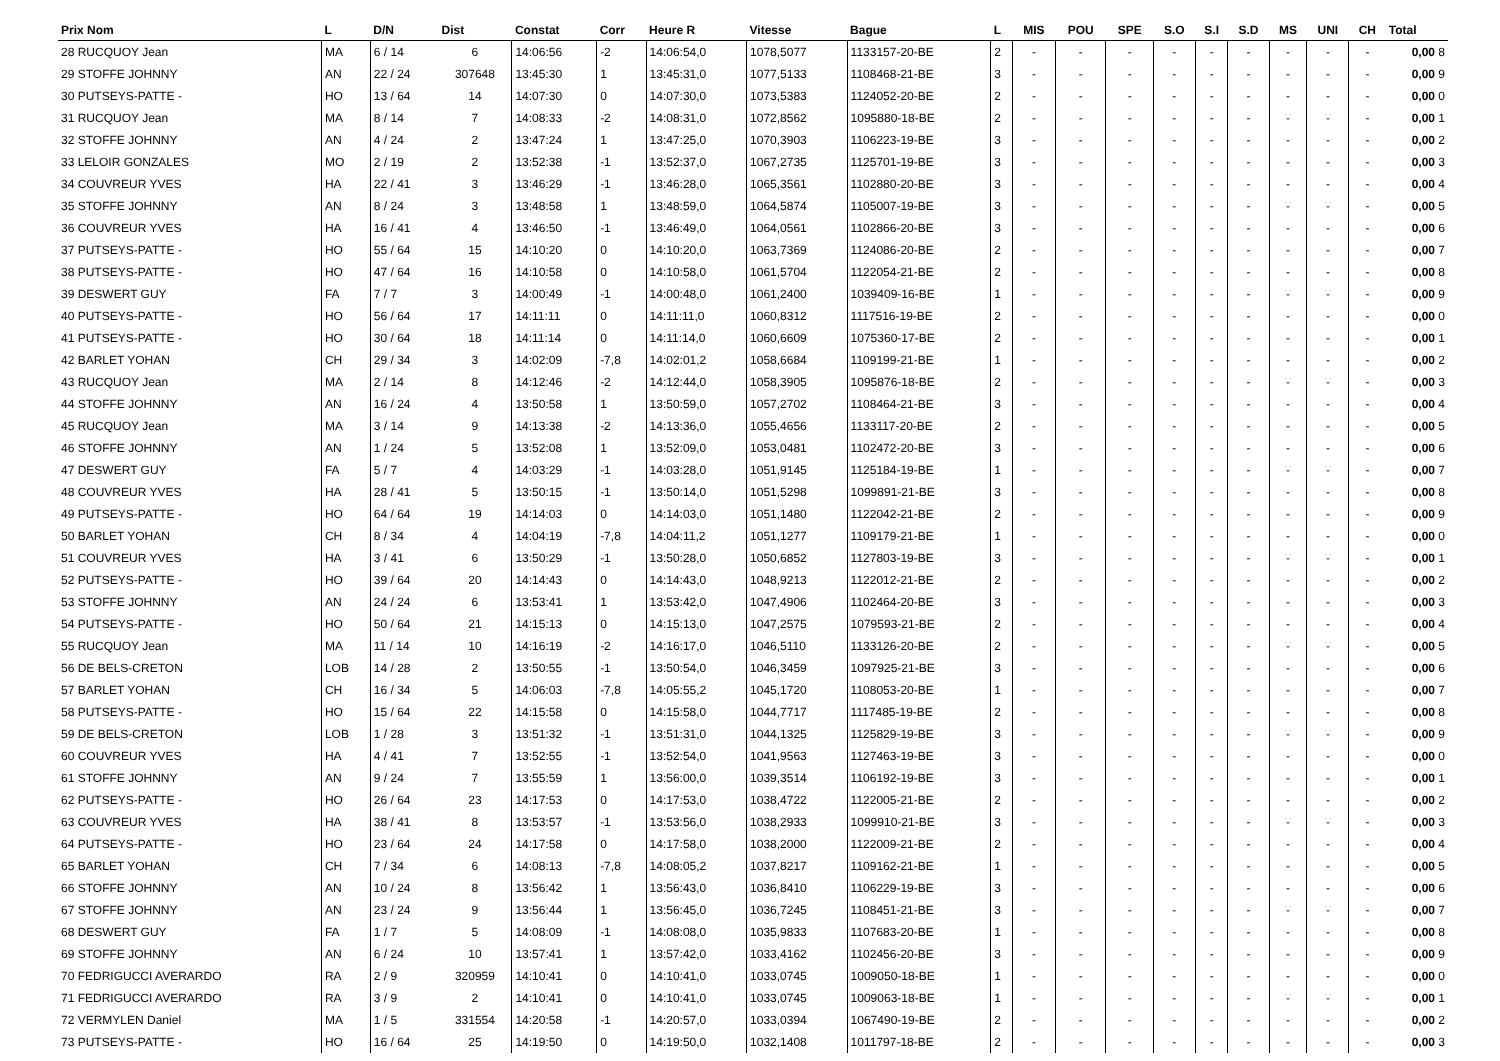| Prix Nom | L | D/N | Dist | Constat | Corr | Heure R | Vitesse | Bague | L | MIS | POU | SPE | S.O | S.I | S.D | MS | UNI | CH | Total |
| --- | --- | --- | --- | --- | --- | --- | --- | --- | --- | --- | --- | --- | --- | --- | --- | --- | --- | --- | --- |
| 28 RUCQUOY Jean | MA | 6 / 14 | 6 | 14:06:56 | -2 | 14:06:54,0 | 1078,5077 | 1133157-20-BE | 2 | - | - | - | - | - | - | - | - | - | 0,00 8 |
| 29 STOFFE JOHNNY | AN | 22 / 24 | 307648 | 13:45:30 | 1 | 13:45:31,0 | 1077,5133 | 1108468-21-BE | 3 | - | - | - | - | - | - | - | - | - | 0,00 9 |
| 30 PUTSEYS-PATTE - | HO | 13 / 64 | 14 | 14:07:30 | 0 | 14:07:30,0 | 1073,5383 | 1124052-20-BE | 2 | - | - | - | - | - | - | - | - | - | 0,00 0 |
| 31 RUCQUOY Jean | MA | 8 / 14 | 7 | 14:08:33 | -2 | 14:08:31,0 | 1072,8562 | 1095880-18-BE | 2 | - | - | - | - | - | - | - | - | - | 0,00 1 |
| 32 STOFFE JOHNNY | AN | 4 / 24 | 2 | 13:47:24 | 1 | 13:47:25,0 | 1070,3903 | 1106223-19-BE | 3 | - | - | - | - | - | - | - | - | - | 0,00 2 |
| 33 LELOIR GONZALES | MO | 2 / 19 | 2 | 13:52:38 | -1 | 13:52:37,0 | 1067,2735 | 1125701-19-BE | 3 | - | - | - | - | - | - | - | - | - | 0,00 3 |
| 34 COUVREUR YVES | HA | 22 / 41 | 3 | 13:46:29 | -1 | 13:46:28,0 | 1065,3561 | 1102880-20-BE | 3 | - | - | - | - | - | - | - | - | - | 0,00 4 |
| 35 STOFFE JOHNNY | AN | 8 / 24 | 3 | 13:48:58 | 1 | 13:48:59,0 | 1064,5874 | 1105007-19-BE | 3 | - | - | - | - | - | - | - | - | - | 0,00 5 |
| 36 COUVREUR YVES | HA | 16 / 41 | 4 | 13:46:50 | -1 | 13:46:49,0 | 1064,0561 | 1102866-20-BE | 3 | - | - | - | - | - | - | - | - | - | 0,00 6 |
| 37 PUTSEYS-PATTE - | HO | 55 / 64 | 15 | 14:10:20 | 0 | 14:10:20,0 | 1063,7369 | 1124086-20-BE | 2 | - | - | - | - | - | - | - | - | - | 0,00 7 |
| 38 PUTSEYS-PATTE - | HO | 47 / 64 | 16 | 14:10:58 | 0 | 14:10:58,0 | 1061,5704 | 1122054-21-BE | 2 | - | - | - | - | - | - | - | - | - | 0,00 8 |
| 39 DESWERT GUY | FA | 7 / 7 | 3 | 14:00:49 | -1 | 14:00:48,0 | 1061,2400 | 1039409-16-BE | 1 | - | - | - | - | - | - | - | - | - | 0,00 9 |
| 40 PUTSEYS-PATTE - | HO | 56 / 64 | 17 | 14:11:11 | 0 | 14:11:11,0 | 1060,8312 | 1117516-19-BE | 2 | - | - | - | - | - | - | - | - | - | 0,00 0 |
| 41 PUTSEYS-PATTE - | HO | 30 / 64 | 18 | 14:11:14 | 0 | 14:11:14,0 | 1060,6609 | 1075360-17-BE | 2 | - | - | - | - | - | - | - | - | - | 0,00 1 |
| 42 BARLET YOHAN | CH | 29 / 34 | 3 | 14:02:09 | -7,8 | 14:02:01,2 | 1058,6684 | 1109199-21-BE | 1 | - | - | - | - | - | - | - | - | - | 0,00 2 |
| 43 RUCQUOY Jean | MA | 2 / 14 | 8 | 14:12:46 | -2 | 14:12:44,0 | 1058,3905 | 1095876-18-BE | 2 | - | - | - | - | - | - | - | - | - | 0,00 3 |
| 44 STOFFE JOHNNY | AN | 16 / 24 | 4 | 13:50:58 | 1 | 13:50:59,0 | 1057,2702 | 1108464-21-BE | 3 | - | - | - | - | - | - | - | - | - | 0,00 4 |
| 45 RUCQUOY Jean | MA | 3 / 14 | 9 | 14:13:38 | -2 | 14:13:36,0 | 1055,4656 | 1133117-20-BE | 2 | - | - | - | - | - | - | - | - | - | 0,00 5 |
| 46 STOFFE JOHNNY | AN | 1 / 24 | 5 | 13:52:08 | 1 | 13:52:09,0 | 1053,0481 | 1102472-20-BE | 3 | - | - | - | - | - | - | - | - | - | 0,00 6 |
| 47 DESWERT GUY | FA | 5 / 7 | 4 | 14:03:29 | -1 | 14:03:28,0 | 1051,9145 | 1125184-19-BE | 1 | - | - | - | - | - | - | - | - | - | 0,00 7 |
| 48 COUVREUR YVES | HA | 28 / 41 | 5 | 13:50:15 | -1 | 13:50:14,0 | 1051,5298 | 1099891-21-BE | 3 | - | - | - | - | - | - | - | - | - | 0,00 8 |
| 49 PUTSEYS-PATTE - | HO | 64 / 64 | 19 | 14:14:03 | 0 | 14:14:03,0 | 1051,1480 | 1122042-21-BE | 2 | - | - | - | - | - | - | - | - | - | 0,00 9 |
| 50 BARLET YOHAN | CH | 8 / 34 | 4 | 14:04:19 | -7,8 | 14:04:11,2 | 1051,1277 | 1109179-21-BE | 1 | - | - | - | - | - | - | - | - | - | 0,00 0 |
| 51 COUVREUR YVES | HA | 3 / 41 | 6 | 13:50:29 | -1 | 13:50:28,0 | 1050,6852 | 1127803-19-BE | 3 | - | - | - | - | - | - | - | - | - | 0,00 1 |
| 52 PUTSEYS-PATTE - | HO | 39 / 64 | 20 | 14:14:43 | 0 | 14:14:43,0 | 1048,9213 | 1122012-21-BE | 2 | - | - | - | - | - | - | - | - | - | 0,00 2 |
| 53 STOFFE JOHNNY | AN | 24 / 24 | 6 | 13:53:41 | 1 | 13:53:42,0 | 1047,4906 | 1102464-20-BE | 3 | - | - | - | - | - | - | - | - | - | 0,00 3 |
| 54 PUTSEYS-PATTE - | HO | 50 / 64 | 21 | 14:15:13 | 0 | 14:15:13,0 | 1047,2575 | 1079593-21-BE | 2 | - | - | - | - | - | - | - | - | - | 0,00 4 |
| 55 RUCQUOY Jean | MA | 11 / 14 | 10 | 14:16:19 | -2 | 14:16:17,0 | 1046,5110 | 1133126-20-BE | 2 | - | - | - | - | - | - | - | - | - | 0,00 5 |
| 56 DE BELS-CRETON | LOB | 14 / 28 | 2 | 13:50:55 | -1 | 13:50:54,0 | 1046,3459 | 1097925-21-BE | 3 | - | - | - | - | - | - | - | - | - | 0,00 6 |
| 57 BARLET YOHAN | CH | 16 / 34 | 5 | 14:06:03 | -7,8 | 14:05:55,2 | 1045,1720 | 1108053-20-BE | 1 | - | - | - | - | - | - | - | - | - | 0,00 7 |
| 58 PUTSEYS-PATTE - | HO | 15 / 64 | 22 | 14:15:58 | 0 | 14:15:58,0 | 1044,7717 | 1117485-19-BE | 2 | - | - | - | - | - | - | - | - | - | 0,00 8 |
| 59 DE BELS-CRETON | LOB | 1 / 28 | 3 | 13:51:32 | -1 | 13:51:31,0 | 1044,1325 | 1125829-19-BE | 3 | - | - | - | - | - | - | - | - | - | 0,00 9 |
| 60 COUVREUR YVES | HA | 4 / 41 | 7 | 13:52:55 | -1 | 13:52:54,0 | 1041,9563 | 1127463-19-BE | 3 | - | - | - | - | - | - | - | - | - | 0,00 0 |
| 61 STOFFE JOHNNY | AN | 9 / 24 | 7 | 13:55:59 | 1 | 13:56:00,0 | 1039,3514 | 1106192-19-BE | 3 | - | - | - | - | - | - | - | - | - | 0,00 1 |
| 62 PUTSEYS-PATTE - | HO | 26 / 64 | 23 | 14:17:53 | 0 | 14:17:53,0 | 1038,4722 | 1122005-21-BE | 2 | - | - | - | - | - | - | - | - | - | 0,00 2 |
| 63 COUVREUR YVES | HA | 38 / 41 | 8 | 13:53:57 | -1 | 13:53:56,0 | 1038,2933 | 1099910-21-BE | 3 | - | - | - | - | - | - | - | - | - | 0,00 3 |
| 64 PUTSEYS-PATTE - | HO | 23 / 64 | 24 | 14:17:58 | 0 | 14:17:58,0 | 1038,2000 | 1122009-21-BE | 2 | - | - | - | - | - | - | - | - | - | 0,00 4 |
| 65 BARLET YOHAN | CH | 7 / 34 | 6 | 14:08:13 | -7,8 | 14:08:05,2 | 1037,8217 | 1109162-21-BE | 1 | - | - | - | - | - | - | - | - | - | 0,00 5 |
| 66 STOFFE JOHNNY | AN | 10 / 24 | 8 | 13:56:42 | 1 | 13:56:43,0 | 1036,8410 | 1106229-19-BE | 3 | - | - | - | - | - | - | - | - | - | 0,00 6 |
| 67 STOFFE JOHNNY | AN | 23 / 24 | 9 | 13:56:44 | 1 | 13:56:45,0 | 1036,7245 | 1108451-21-BE | 3 | - | - | - | - | - | - | - | - | - | 0,00 7 |
| 68 DESWERT GUY | FA | 1 / 7 | 5 | 14:08:09 | -1 | 14:08:08,0 | 1035,9833 | 1107683-20-BE | 1 | - | - | - | - | - | - | - | - | - | 0,00 8 |
| 69 STOFFE JOHNNY | AN | 6 / 24 | 10 | 13:57:41 | 1 | 13:57:42,0 | 1033,4162 | 1102456-20-BE | 3 | - | - | - | - | - | - | - | - | - | 0,00 9 |
| 70 FEDRIGUCCI AVERARDO | RA | 2 / 9 | 320959 | 14:10:41 | 0 | 14:10:41,0 | 1033,0745 | 1009050-18-BE | 1 | - | - | - | - | - | - | - | - | - | 0,00 0 |
| 71 FEDRIGUCCI AVERARDO | RA | 3 / 9 | 2 | 14:10:41 | 0 | 14:10:41,0 | 1033,0745 | 1009063-18-BE | 1 | - | - | - | - | - | - | - | - | - | 0,00 1 |
| 72 VERMYLEN Daniel | MA | 1 / 5 | 331554 | 14:20:58 | -1 | 14:20:57,0 | 1033,0394 | 1067490-19-BE | 2 | - | - | - | - | - | - | - | - | - | 0,00 2 |
| 73 PUTSEYS-PATTE - | HO | 16 / 64 | 25 | 14:19:50 | 0 | 14:19:50,0 | 1032,1408 | 1011797-18-BE | 2 | - | - | - | - | - | - | - | - | - | 0,00 3 |